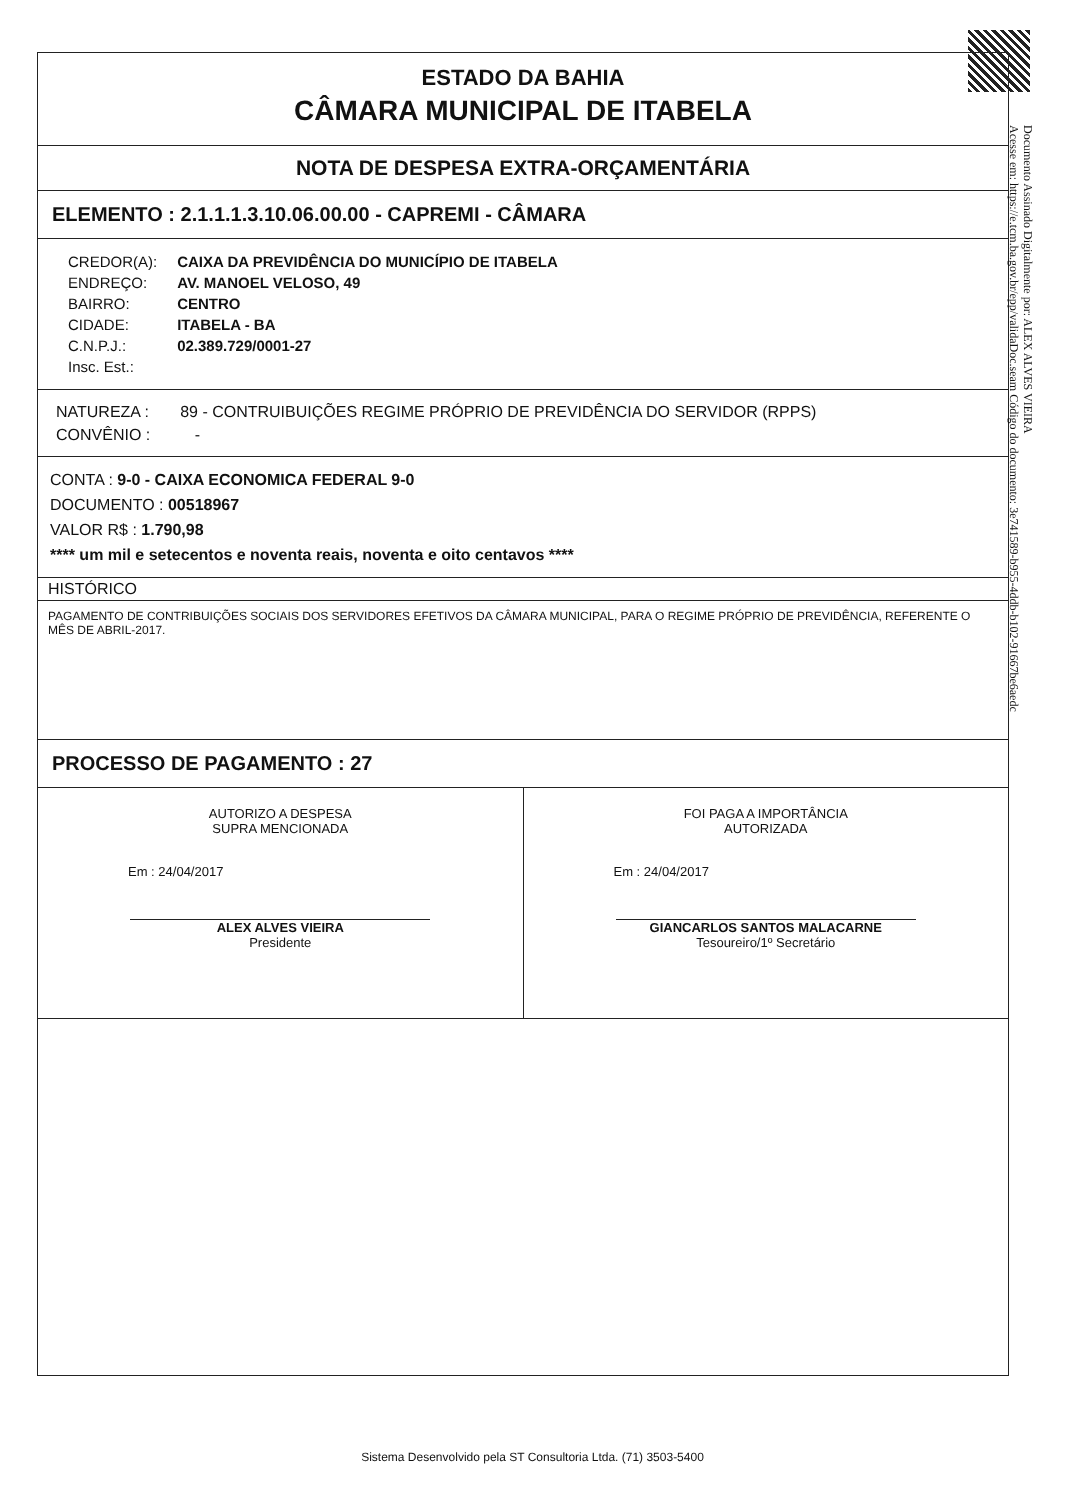ESTADO DA BAHIA
CÂMARA MUNICIPAL DE ITABELA
NOTA DE DESPESA EXTRA-ORÇAMENTÁRIA
ELEMENTO : 2.1.1.1.3.10.06.00.00 - CAPREMI - CÂMARA
| CREDOR(A): | CAIXA DA PREVIDÊNCIA DO MUNICÍPIO DE ITABELA |
| ENDREÇO: | AV. MANOEL VELOSO, 49 |
| BAIRRO: | CENTRO |
| CIDADE: | ITABELA - BA |
| C.N.P.J.: | 02.389.729/0001-27 |
| Insc. Est.: | |
NATUREZA : 89 - CONTRUIBUIÇÕES REGIME PRÓPRIO DE PREVIDÊNCIA DO SERVIDOR (RPPS)
CONVÊNIO : -
CONTA : 9-0 - CAIXA ECONOMICA FEDERAL 9-0
DOCUMENTO : 00518967
VALOR R$ : 1.790,98
**** um mil e setecentos e noventa reais, noventa e oito centavos ****
HISTÓRICO
PAGAMENTO DE CONTRIBUIÇÕES SOCIAIS DOS SERVIDORES EFETIVOS DA CÂMARA MUNICIPAL, PARA O REGIME PRÓPRIO DE PREVIDÊNCIA, REFERENTE O MÊS DE ABRIL-2017.
PROCESSO DE PAGAMENTO : 27
AUTORIZO A DESPESA
SUPRA MENCIONADA
Em : 24/04/2017
ALEX ALVES VIEIRA
Presidente
FOI PAGA A IMPORTÂNCIA
AUTORIZADA
Em : 24/04/2017
GIANCARLOS SANTOS MALACARNE
Tesoureiro/1º Secretário
Documento Assinado Digitalmente por: ALEX ALVES VIEIRA
Acesse em: https://e.tcm.ba.gov.br/epp/validaDoc.seam Código do documento: 3e741589-b955-4ddb-b102-91667be6aedc
Sistema Desenvolvido pela ST Consultoria Ltda. (71) 3503-5400